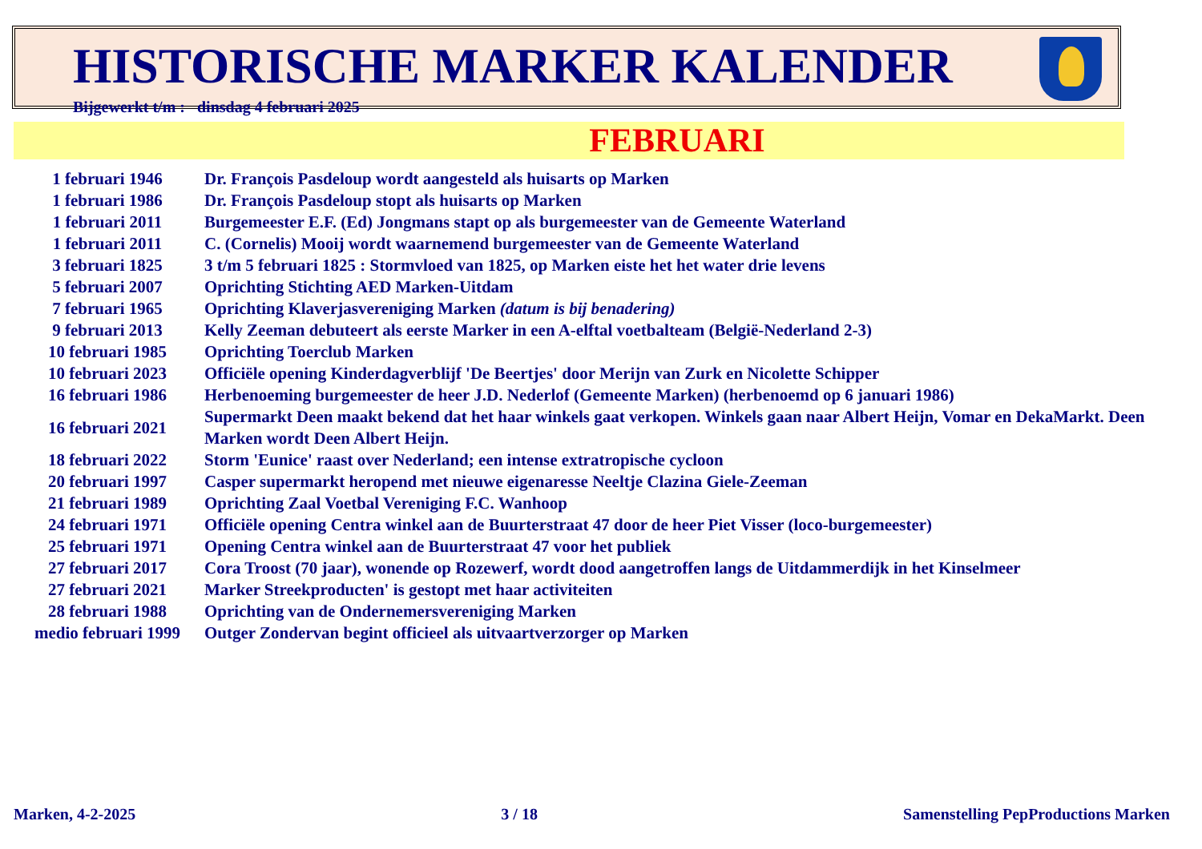HISTORISCHE MARKER KALENDER
Bijgewerkt t/m : dinsdag 4 februari 2025
FEBRUARI
| 1 februari 1946 | Dr. François Pasdeloup wordt aangesteld als huisarts op Marken |
| 1 februari 1986 | Dr. François Pasdeloup stopt als huisarts op Marken |
| 1 februari 2011 | Burgemeester E.F. (Ed) Jongmans stapt op als burgemeester van de Gemeente Waterland |
| 1 februari 2011 | C. (Cornelis) Mooij wordt waarnemend burgemeester van de Gemeente Waterland |
| 3 februari 1825 | 3 t/m 5 februari 1825 : Stormvloed van 1825, op Marken eiste het het water drie levens |
| 5 februari 2007 | Oprichting Stichting AED Marken-Uitdam |
| 7 februari 1965 | Oprichting Klaverjasvereniging Marken (datum is bij benadering) |
| 9 februari 2013 | Kelly Zeeman debuteert als eerste Marker in een A-elftal voetbalteam (België-Nederland 2-3) |
| 10 februari 1985 | Oprichting Toerclub Marken |
| 10 februari 2023 | Officiële opening Kinderdagverblijf 'De Beertjes' door Merijn van Zurk en Nicolette Schipper |
| 16 februari 1986 | Herbenoeming burgemeester de heer J.D. Nederlof (Gemeente Marken) (herbenoemd op 6 januari 1986) |
| 16 februari 2021 | Supermarkt Deen maakt bekend dat het haar winkels gaat verkopen. Winkels gaan naar Albert Heijn, Vomar en DekaMarkt. Deen Marken wordt Deen Albert Heijn. |
| 18 februari 2022 | Storm 'Eunice' raast over Nederland; een intense extratropische cycloon |
| 20 februari 1997 | Casper supermarkt heropend met nieuwe eigenaresse Neeltje Clazina Giele-Zeeman |
| 21 februari 1989 | Oprichting Zaal Voetbal Vereniging F.C. Wanhoop |
| 24 februari 1971 | Officiële opening Centra winkel aan de Buurterstraat 47 door de heer Piet Visser (loco-burgemeester) |
| 25 februari 1971 | Opening Centra winkel aan de Buurterstraat 47 voor het publiek |
| 27 februari 2017 | Cora Troost (70 jaar), wonende op Rozewerf, wordt dood aangetroffen langs de Uitdammerdijk in het Kinselmeer |
| 27 februari 2021 | Marker Streekproducten' is gestopt met haar activiteiten |
| 28 februari 1988 | Oprichting van de Ondernemersvereniging Marken |
| medio februari 1999 | Outger Zondervan begint officieel als uitvaartverzorger op Marken |
Marken, 4-2-2025 3 / 18 Samenstelling PepProductions Marken